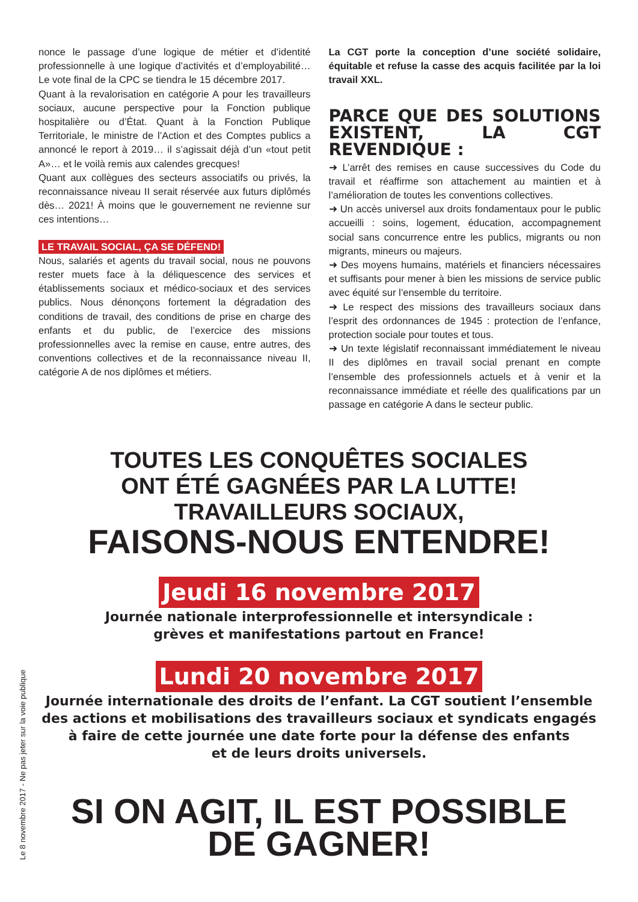nonce le passage d’une logique de métier et d’identité professionnelle à une logique d’activités et d’employabilité… Le vote final de la CPC se tiendra le 15 décembre 2017.
Quant à la revalorisation en catégorie A pour les travailleurs sociaux, aucune perspective pour la Fonction publique hospitalière ou d’État. Quant à la Fonction Publique Territoriale, le ministre de l’Action et des Comptes publics a annoncé le report à 2019… il s’agissait déjà d’un «tout petit A»… et le voilà remis aux calendes grecques!
Quant aux collègues des secteurs associatifs ou privés, la reconnaissance niveau II serait réservée aux futurs diplômés dès… 2021! À moins que le gouvernement ne revienne sur ces intentions…
LE TRAVAIL SOCIAL, ÇA SE DÉFEND!
Nous, salariés et agents du travail social, nous ne pouvons rester muets face à la déliquescence des services et établissements sociaux et médico-sociaux et des services publics. Nous dénonçons fortement la dégradation des conditions de travail, des conditions de prise en charge des enfants et du public, de l’exercice des missions professionnelles avec la remise en cause, entre autres, des conventions collectives et de la reconnaissance niveau II, catégorie A de nos diplômes et métiers.
La CGT porte la conception d’une société solidaire, équitable et refuse la casse des acquis facilitée par la loi travail XXL.
PARCE QUE DES SOLUTIONS EXISTENT, LA CGT REVENDIQUE :
➜ L’arrêt des remises en cause successives du Code du travail et réaffirme son attachement au maintien et à l’amélioration de toutes les conventions collectives.
➜ Un accès universel aux droits fondamentaux pour le public accueilli : soins, logement, éducation, accompagnement social sans concurrence entre les publics, migrants ou non migrants, mineurs ou majeurs.
➜ Des moyens humains, matériels et financiers nécessaires et suffisants pour mener à bien les missions de service public avec équité sur l’ensemble du territoire.
➜ Le respect des missions des travailleurs sociaux dans l’esprit des ordonnances de 1945 : protection de l’enfance, protection sociale pour toutes et tous.
➜ Un texte législatif reconnaissant immédiatement le niveau II des diplômes en travail social prenant en compte l’ensemble des professionnels actuels et à venir et la reconnaissance immédiate et réelle des qualifications par un passage en catégorie A dans le secteur public.
TOUTES LES CONQUÊTES SOCIALES
ONT ÉTÉ GAGNÉES PAR LA LUTTE!
TRAVAILLEURS SOCIAUX,
FAISONS-NOUS ENTENDRE!
Jeudi 16 novembre 2017
Journée nationale interprofessionnelle et intersyndicale :
grèves et manifestations partout en France!
Lundi 20 novembre 2017
Journée internationale des droits de l’enfant. La CGT soutient l’ensemble
des actions et mobilisations des travailleurs sociaux et syndicats engagés
à faire de cette journée une date forte pour la défense des enfants
et de leurs droits universels.
SI ON AGIT, IL EST POSSIBLE
DE GAGNER!
Le 8 novembre 2017 - Ne pas jeter sur la voie publique